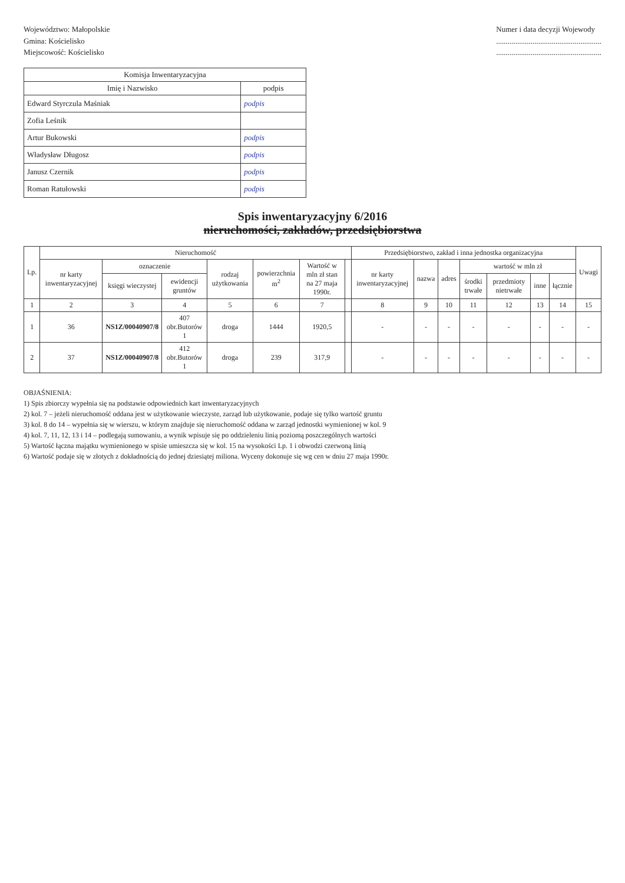Województwo: Małopolskie
Gmina: Kościelisko
Miejscowość: Kościelisko
Numer i data decyzji Wojewody
.......................................................
.......................................................
| Komisja Inwentaryzacyjna | |
| --- | --- |
| Imię i Nazwisko | podpis |
| Edward Styrczula Maśniak | podpis |
| Zofia Leśnik | |
| Artur Bukowski | podpis |
| Władysław Długosz | podpis |
| Janusz Czernik | podpis |
| Roman Ratułowski | podpis |
Spis inwentaryzacyjny 6/2016
nieruchomości, zakładów, przedsiębiorstwa
| Lp. | Nieruchomość | | | | | | | Przedsiębiorstwo, zakład i inna jednostka organizacyjna | | | | | | | Uwagi |
| --- | --- | --- | --- | --- | --- | --- | --- | --- | --- | --- | --- | --- | --- | --- | --- |
| | nr karty inwentaryzacyjnej | oznaczenie | | rodzaj użytkowania | powierzchnia m<sup>2</sup> | Wartość w mln zł stan na 27 maja 1990r. | | nr karty inwentaryzacyjnej | nazwa | adres | wartość w mln zł | | | | |
| | | księgi wieczystej | ewidencji gruntów | | | | | | | | środki trwałe | przedmioty nietrwałe | inne | łącznie | |
| 1 | 2 | 3 | 4 | 5 | 6 | 7 | | 8 | 9 | 10 | 11 | 12 | 13 | 14 | 15 |
| 1 | 36 | NS1Z/00040907/8 | 407 obr.Butorów 1 | droga | 1444 | 1920,5 | | - | - | - | - | - | - | - | - |
| 2 | 37 | NS1Z/00040907/8 | 412 obr.Butorów 1 | droga | 239 | 317,9 | | - | - | - | - | - | - | - | - |
OBJAŚNIENIA:
1) Spis zbiorczy wypełnia się na podstawie odpowiednich kart inwentaryzacyjnych
2) kol. 7 – jeżeli nieruchomość oddana jest w użytkowanie wieczyste, zarząd lub użytkowanie, podaje się tylko wartość gruntu
3) kol. 8 do 14 – wypełnia się w wierszu, w którym znajduje się nieruchomość oddana w zarząd jednostki wymienionej w kol. 9
4) kol. 7, 11, 12, 13 i 14 – podlegają sumowaniu, a wynik wpisuje się po oddzieleniu linią poziomą poszczególnych wartości
5) Wartość łączna majątku wymienionego w spisie umieszcza się w kol. 15 na wysokości Lp. 1 i obwodzi czerwoną linią
6) Wartość podaje się w złotych z dokładnością do jednej dziesiątej miliona. Wyceny dokonuje się wg cen w dniu 27 maja 1990r.